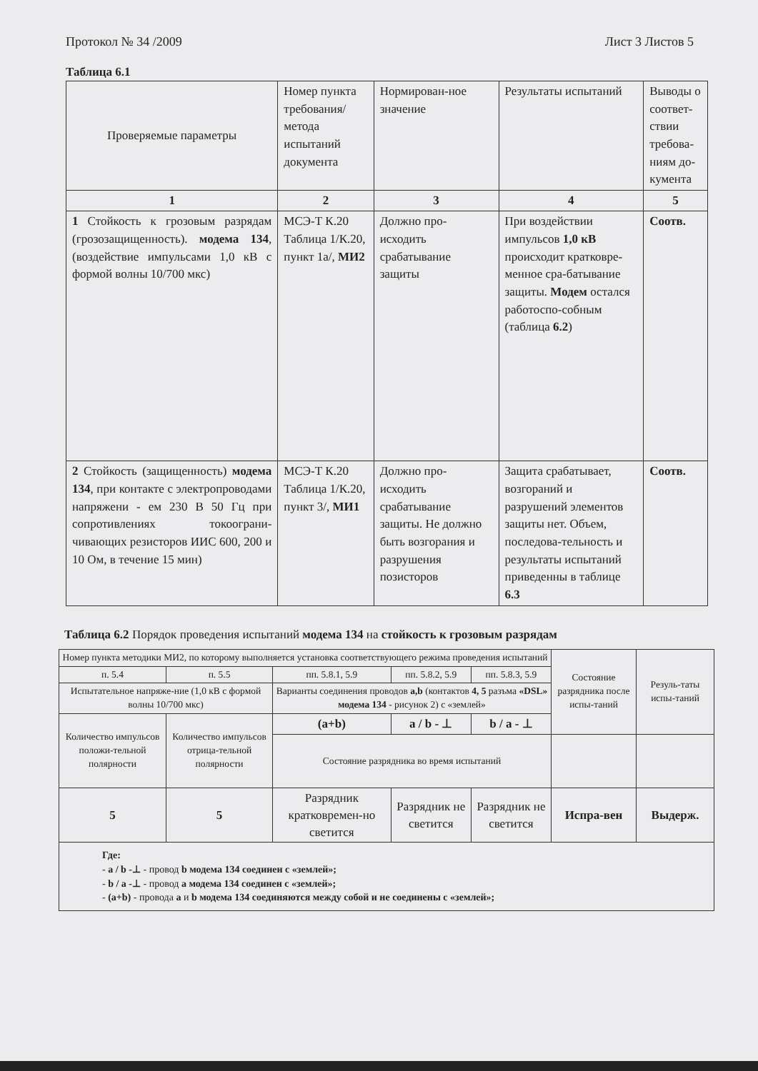Протокол № 34 /2009 Лист 3 Листов 5
Таблица 6.1
| Проверяемые параметры | Номер пункта требования/ метода испытаний документа | Нормирован-ное значение | Результаты испытаний | Выводы о соответ-ствии требова-ниям до-кумента |
| --- | --- | --- | --- | --- |
| 1 | 2 | 3 | 4 | 5 |
| 1 Стойкость к грозовым разрядам (грозозащищенность). модема 134 , (воздействие импульсами 1,0 кВ с формой волны 10/700 мкс) | МСЭ-Т К.20 Таблица 1/К.20, пункт 1а/, МИ2 | Должно про-исходить срабатывание защиты | При воздействии импульсов 1,0 кВ происходит кратковре-менное сра-батывание защиты. Модем остался работоспо-собным (таблица 6.2 ) | Соотв. |
| 2 Стойкость (защищенность) модема 134 , при контакте с электропроводами напряжени - ем 230 В 50 Гц при сопротивлениях токоограни-чивающих резисторов ИИС 600, 200 и 10 Ом, в течение 15 мин) | МСЭ-Т К.20 Таблица 1/К.20, пункт 3/, МИ1 | Должно про-исходить срабатывание защиты. Не должно быть возгорания и разрушения позисторов | Защита срабатывает, возгораний и разрушений элементов защиты нет. Объем, последова-тельность и результаты испытаний приведенны в таблице 6.3 | Соотв. |
Таблица 6.2 Порядок проведения испытаний модема 134 на стойкость к грозовым разрядам
| Номер пункта методики МИ2, по которому выполняется установка соответствующего режима проведения испытаний | | | | | Состояние разрядника после испы-таний | Резуль-таты испы-таний |
| п. 5.4 | п. 5.5 | пп. 5.8.1, 5.9 | пп. 5.8.2, 5.9 | пп. 5.8.3, 5.9 | | |
| Испытательное напряже-ние (1,0 кВ с формой волны 10/700 мкс) | | Варианты соединения проводов a,b (контактов 4, 5 разъма «DSL» модема 134 - рисунок 2) с «землей» | | | | |
| Количество импульсов положи-тельной полярности | Количество импульсов отрица-тельной полярности | (a+b) | a / b - ⊥ | b / a - ⊥ | | |
| | | Состояние разрядника во время испытаний | | | | |
| 5 | 5 | Разрядник кратковремен-но светится | Разрядник не светится | Разрядник не светится | Испра-вен | Выдерж. |
| Где: - a / b -⊥ - провод b модема 134 соединен с «землей»; - b / a -⊥ - провод a модема 134 соединен с «землей»; - (a+b) - провода a и b модема 134 соединяются между собой и не соединены с «землей»; | | | | | | |